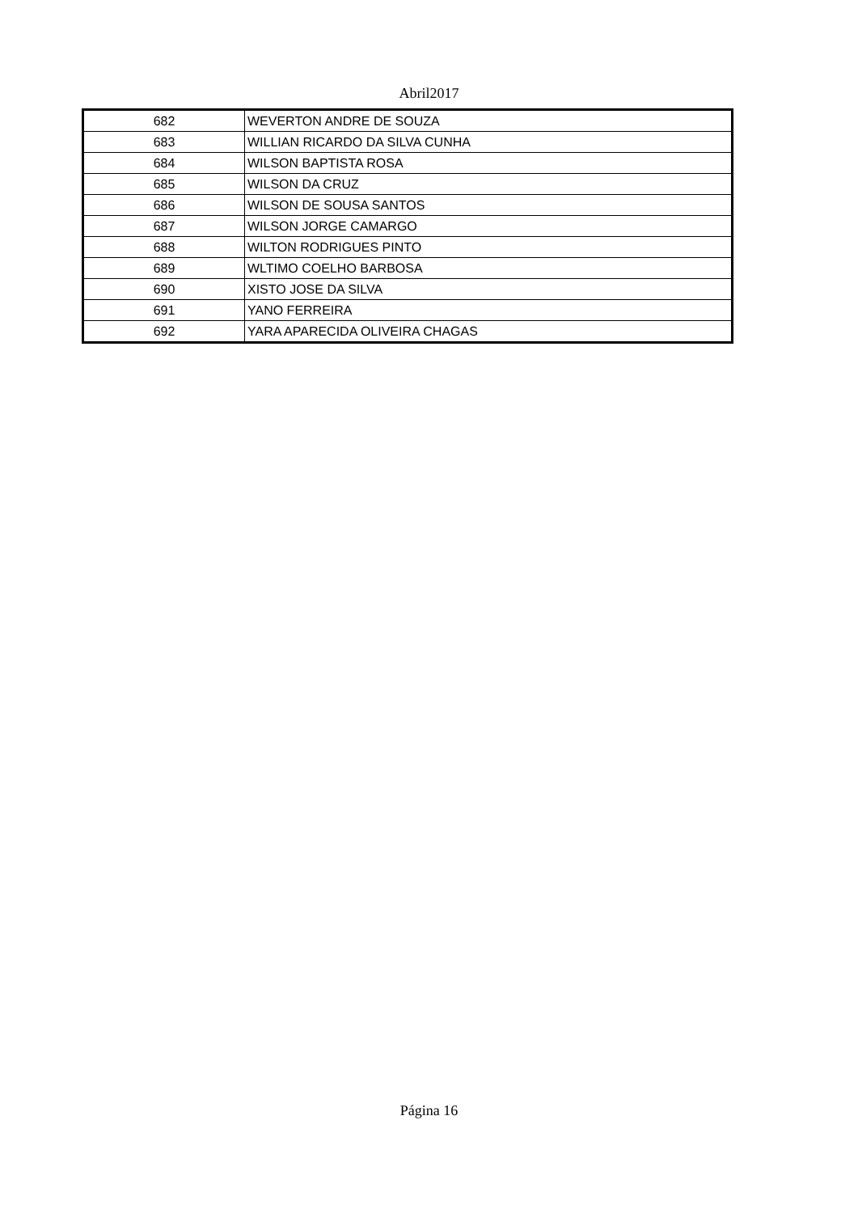Abril2017
| 682 | WEVERTON ANDRE DE SOUZA |
| 683 | WILLIAN RICARDO DA SILVA CUNHA |
| 684 | WILSON BAPTISTA ROSA |
| 685 | WILSON DA CRUZ |
| 686 | WILSON DE SOUSA SANTOS |
| 687 | WILSON JORGE CAMARGO |
| 688 | WILTON RODRIGUES PINTO |
| 689 | WLTIMO COELHO BARBOSA |
| 690 | XISTO JOSE DA SILVA |
| 691 | YANO FERREIRA |
| 692 | YARA APARECIDA OLIVEIRA CHAGAS |
Página 16